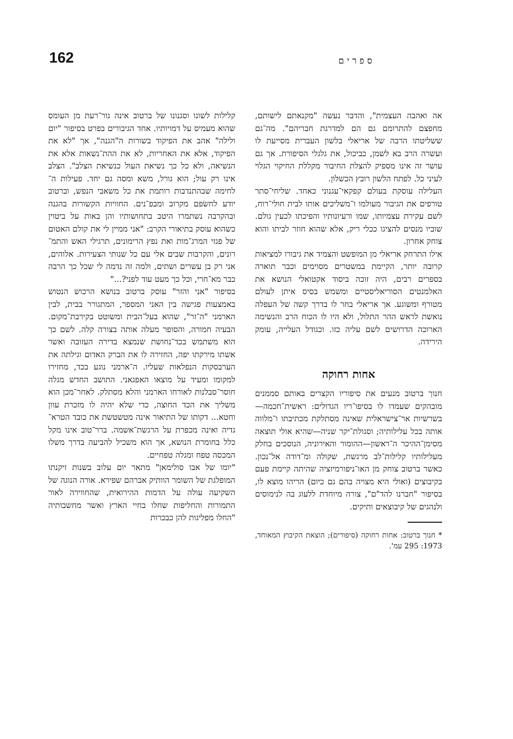162 ספרים
אה ואהבה העצמית", והדבר נעשה "מקנאתם לישותם, מחפצם להתרומם גם הם למדרגת חבריהם". מה־גם ששליטתו הרבה של אריאלי בלשון העברית מסייעת לו ועשרה הרב בא לשמן, כביכול, את גלגלי הסיפורת. אך גם עושר זה אינו מספיק להצלת החיבור מקללת החיקוי הגלוי לעיני כל. לפתח הלשון רובץ הכשלון.
העלילה עוסקת בעולם קפקאי־עגנוני כאחד. שליחי־סתר טורפים את הגיבור מעולמו ו־משליכים אותו לבית חולי־רוח, לשם עקירת עצמיותו, שמו ורעיונותיו והפיכתו לכעין גולם. שוביו מנסים להציגו ככלי ריק, אלא שהוא חוזר לביתו והוא צוחק אחרון.
אילו התרחק אריאלי מן המופשט והצמיד את גיבורו למציאות קרובה יותר, הקיימת במשטרים מסוימים וכבר תוארה בספרים רבים, היה זוכה ביסוד אקטואלי הנושא את האלמנטים הסוריאליסטיים ומשמש בסיס איתן לעולם מטורף ומשוגע. אך אריאלי בחר לו בדרך קשה של העפלה נואשת לראש ההר התלול, ולא היו לו הכוח הרב והנשימה הארוכה הדרושים לשם עליה כזו. וכגודל העלייה, עומק הירידה.
אחות רחוקה
חנוך ברטוב מנעים את סיפוריו הקצרים באותם סממנים מובהקים שעמדו לו בסיפו־ריו הגדולים: ראשית־חכמה—בשרשיות אר־צישראלית שאינה מסתלקת מכתיבתו ו־מלווה אותה בכל עלילותיה; וסגולת־יקר שניה—שהיא אולי תוצאה מסימן־ההיכר ה־ראשון—ההומור והאירוניה, הנוסכים בחלק מעלילותיו קלילות־לב מרגשת, שקולה ומ־דודה אל־נכון. כאשר ברטוב צוחק מן האו־ניפורמיזציה שהיתה קיימת פעם בקיבוצים (ואולי היא מצויה בהם גם כיום) הריהו מוצא לו, בסיפור "חברנו להד"ם", צורה מיוחדת ללעוג בה לנימוסים ולנהגים של קיבוצאים ותיקים.
* חנוך ברטוב: אחות רחוקה (סיפורים); הוצאת הקיבוץ המאוחד, 1973: 295 עמ'.
קלילות לשונו וסגנונו של ברטוב אינה גור־רעת מן העומס שהוא מעמיס על דמויותיו. אחד הגיבורים בפרט בסיפור "יום ולילה" אהב את הפיקוד בשורות ה"הגנה", אך "לא את הפיקוד, אלא את האחריות, לא את ההת־נשאות אלא את הנשיאה, ולא כל כך נשיאת העול כנשיאת הצלב". הצלב אינו רק עול; הוא גורל, משא ומסה גם יחד. פעילות ה־לחימה שבהתנדבות רותמת את כל משאבי הנפש, וברטוב יודע לחשׂפם מקרוב ומבפ־נים. החוויות הקשורות בהגנה ובהקרבה נשתמרו היטב בתחושותיו והן באות על ביטוין כשהוא עוסק בתיאורי הקרב: "אני ממיין לי את קולם האטום של פגזי המרג־מות ואת נפץ הרימונים, תרגילי האש והתמ־רונים, והקרבות שבים אלי עם כל שנותי הצעירות. אלוהים, אני רק בן עשרים ושתים, ולמה זה נדמה לי שכל כך הרבה כבר מא־חרי, וכל כך מעט עוד לפני?..."
בסיפור "אני והזר" עוסק ברטוב בנושא הרכוש הנטוש באמצעות פגישה בין האני המספר, המתגורר בבית, לבין הארמני "ה־זר", שהוא בעל־הבית ומשוטט בקירבת־מקום. הבעיה חמורה, והסופר מעלה אותה בצורה קלה. לשם כך הוא משתמש בכד־נחושת שנמצא בדירה העזובה ואשר אשתו מירקתו יפה, החזירה לו את הברק האדום וגילתה את הערבסקות הנפלאות שעליו. ה־ארמני נוגע בכד, מחזירו למקומו ומעיד על מוצאו האפגאני. התושב החדש מגלה חוסר־סבלנות לאורחו הארמני והלא מסתלק. לאחר־מכן הוא משליך את הכד החוצה, כדי שלא יהיה לו מזכרת עוון וחטא... דקותו של התיאור אינה מטשטשת את כובד הטרא־גדיה ואינה מכפרת על הרגשת־אשמה. ברר־טוב אינו מקל כלל בחומרת הנושא, אך הוא משכיל להביעה בדרך משלו המכסה טפח ומגלה טפחיים.
"יומו של אבו סולימאן" מתאר יום עלוב בשנות זיקנתו המופלגת של השומר הוותיק אברהם שפירא. אורה הנוגה של השקיעה עולה על הדמות ההירואית, שהחווירה לאור התמורות והחליפות שחלו בחיי הארץ ואשר מחשבותיה "החלו מפליגות להן כבכרות